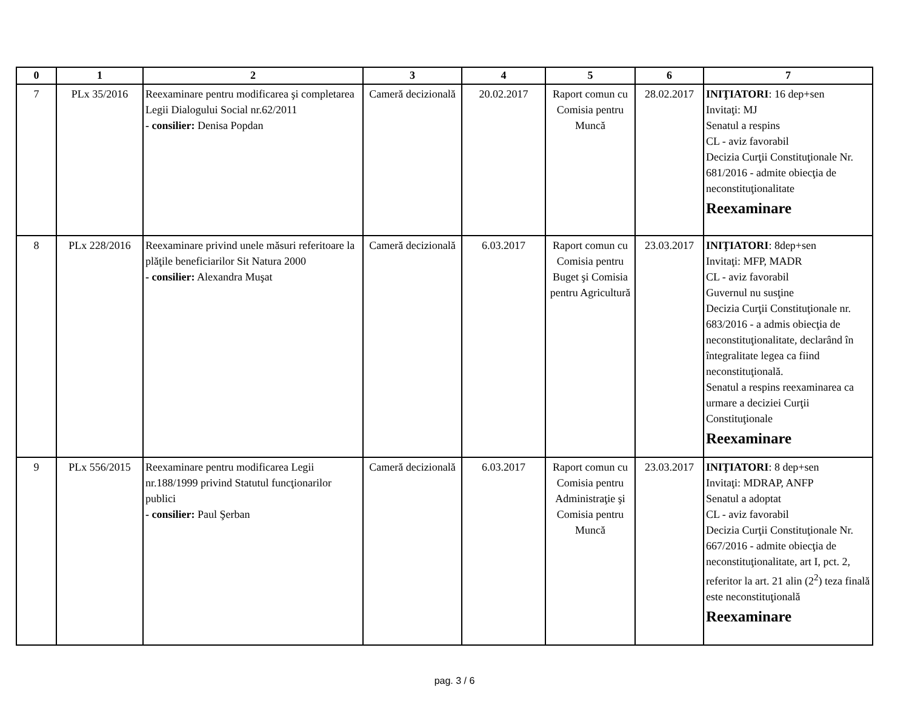| 0 | 1 | 2 | 3 | 4 | 5 | 6 | 7 |
| --- | --- | --- | --- | --- | --- | --- | --- |
| 7 | PLx 35/2016 | Reexaminare pentru modificarea şi completarea Legii Dialogului Social nr.62/2011 - consilier: Denisa Popdan | Cameră decizională | 20.02.2017 | Raport comun cu Comisia pentru Muncă | 28.02.2017 | INIŢIATORI : 16 dep+sen Invitaţi: MJ Senatul a respins CL - aviz favorabil Decizia Curţii Constituţionale Nr. 681/2016 - admite obiecţia de neconstituţionalitate Reexaminare |
| 8 | PLx 228/2016 | Reexaminare privind unele măsuri referitoare la plăţile beneficiarilor Sit Natura 2000 - consilier: Alexandra Muşat | Cameră decizională | 6.03.2017 | Raport comun cu Comisia pentru Buget şi Comisia pentru Agricultură | 23.03.2017 | INIŢIATORI : 8dep+sen Invitaţi: MFP, MADR CL - aviz favorabil Guvernul nu susţine Decizia Curţii Constituţionale nr. 683/2016 - a admis obiecţia de neconstituţionalitate, declarând în întegralitate legea ca fiind neconstituţională. Senatul a respins reexaminarea ca urmare a deciziei Curţii Constituţionale Reexaminare |
| 9 | PLx 556/2015 | Reexaminare pentru modificarea Legii nr.188/1999 privind Statutul funcţionarilor publici - consilier: Paul Şerban | Cameră decizională | 6.03.2017 | Raport comun cu Comisia pentru Administraţie şi Comisia pentru Muncă | 23.03.2017 | INIŢIATORI : 8 dep+sen Invitaţi: MDRAP, ANFP Senatul a adoptat CL - aviz favorabil Decizia Curţii Constituţionale Nr. 667/2016 - admite obiecţia de neconstituţionalitate, art I, pct. 2, referitor la art. 21 alin (2<sup>2</sup>) teza finală este neconstituţională Reexaminare |
pag. 3 / 6